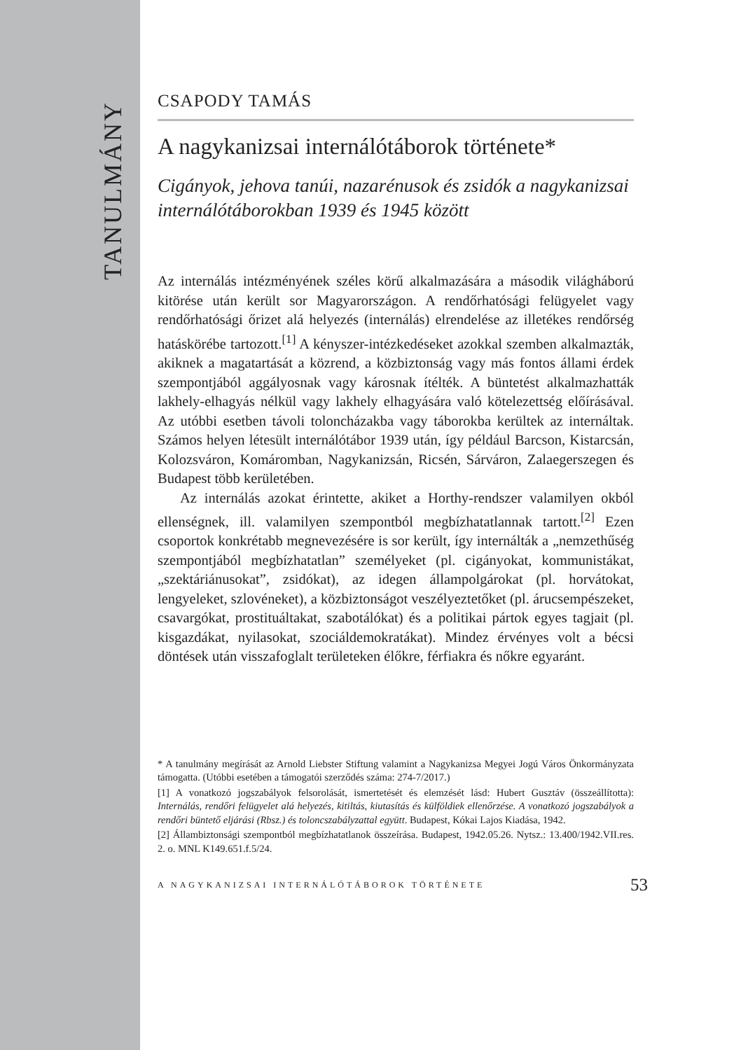TANULMÁNY
CSAPODY TAMÁS
A nagykanizsai internálótáborok története*
Cigányok, jehova tanúi, nazarénusok és zsidók a nagykanizsai internálótáborokban 1939 és 1945 között
Az internálás intézményének széles körű alkalmazására a második világháború kitörése után került sor Magyarországon. A rendőrhatósági felügyelet vagy rendőrhatósági őrizet alá helyezés (internálás) elrendelése az illetékes rendőrség hatáskörébe tartozott.<sup>[1]</sup> A kényszer-intézkedéseket azokkal szemben alkalmazták, akiknek a magatartását a közrend, a közbiztonság vagy más fontos állami érdek szempontjából aggályosnak vagy károsnak ítélték. A büntetést alkalmazhatták lakhely-elhagyás nélkül vagy lakhely elhagyására való kötelezettség előírásával. Az utóbbi esetben távoli toloncházakba vagy táborokba kerültek az internáltak. Számos helyen létesült internálótábor 1939 után, így például Barcson, Kistarcsán, Kolozsváron, Komáromban, Nagykanizsán, Ricsén, Sárváron, Zalaegerszegen és Budapest több kerületében.
Az internálás azokat érintette, akiket a Horthy-rendszer valamilyen okból ellenségnek, ill. valamilyen szempontból megbízhatatlannak tartott.<sup>[2]</sup> Ezen csoportok konkrétabb megnevezésére is sor került, így internálták a „nemzethűség szempontjából megbízhatatlan” személyeket (pl. cigányokat, kommunistákat, „szektáriánusokat”, zsidókat), az idegen állampolgárokat (pl. horvátokat, lengyeleket, szlovéneket), a közbiztonságot veszélyeztetőket (pl. árucsempészeket, csavargókat, prostituáltakat, szabotálókat) és a politikai pártok egyes tagjait (pl. kisgazdákat, nyilasokat, szociáldemokratákat). Mindez érvényes volt a bécsi döntések után visszafoglalt területeken élőkre, férfiakra és nőkre egyaránt.
* A tanulmány megírását az Arnold Liebster Stiftung valamint a Nagykanizsa Megyei Jogú Város Önkormányzata támogatta. (Utóbbi esetében a támogatói szerződés száma: 274-7/2017.)
[1] A vonatkozó jogszabályok felsorolását, ismertetését és elemzését lásd: Hubert Gusztáv (összeállította): Internálás, rendőri felügyelet alá helyezés, kitiltás, kiutasítás és külföldiek ellenőrzése. A vonatkozó jogszabályok a rendőri büntető eljárási (Rbsz.) és toloncszabályzattal együtt. Budapest, Kókai Lajos Kiadása, 1942.
[2] Állambiztonsági szempontból megbízhatatlanok összeírása. Budapest, 1942.05.26. Nytsz.: 13.400/1942.VII.res. 2. o. MNL K149.651.f.5/24.
A NAGYKANIZSAI INTERNÁLÓTÁBOROK TÖRTÉNETE 53